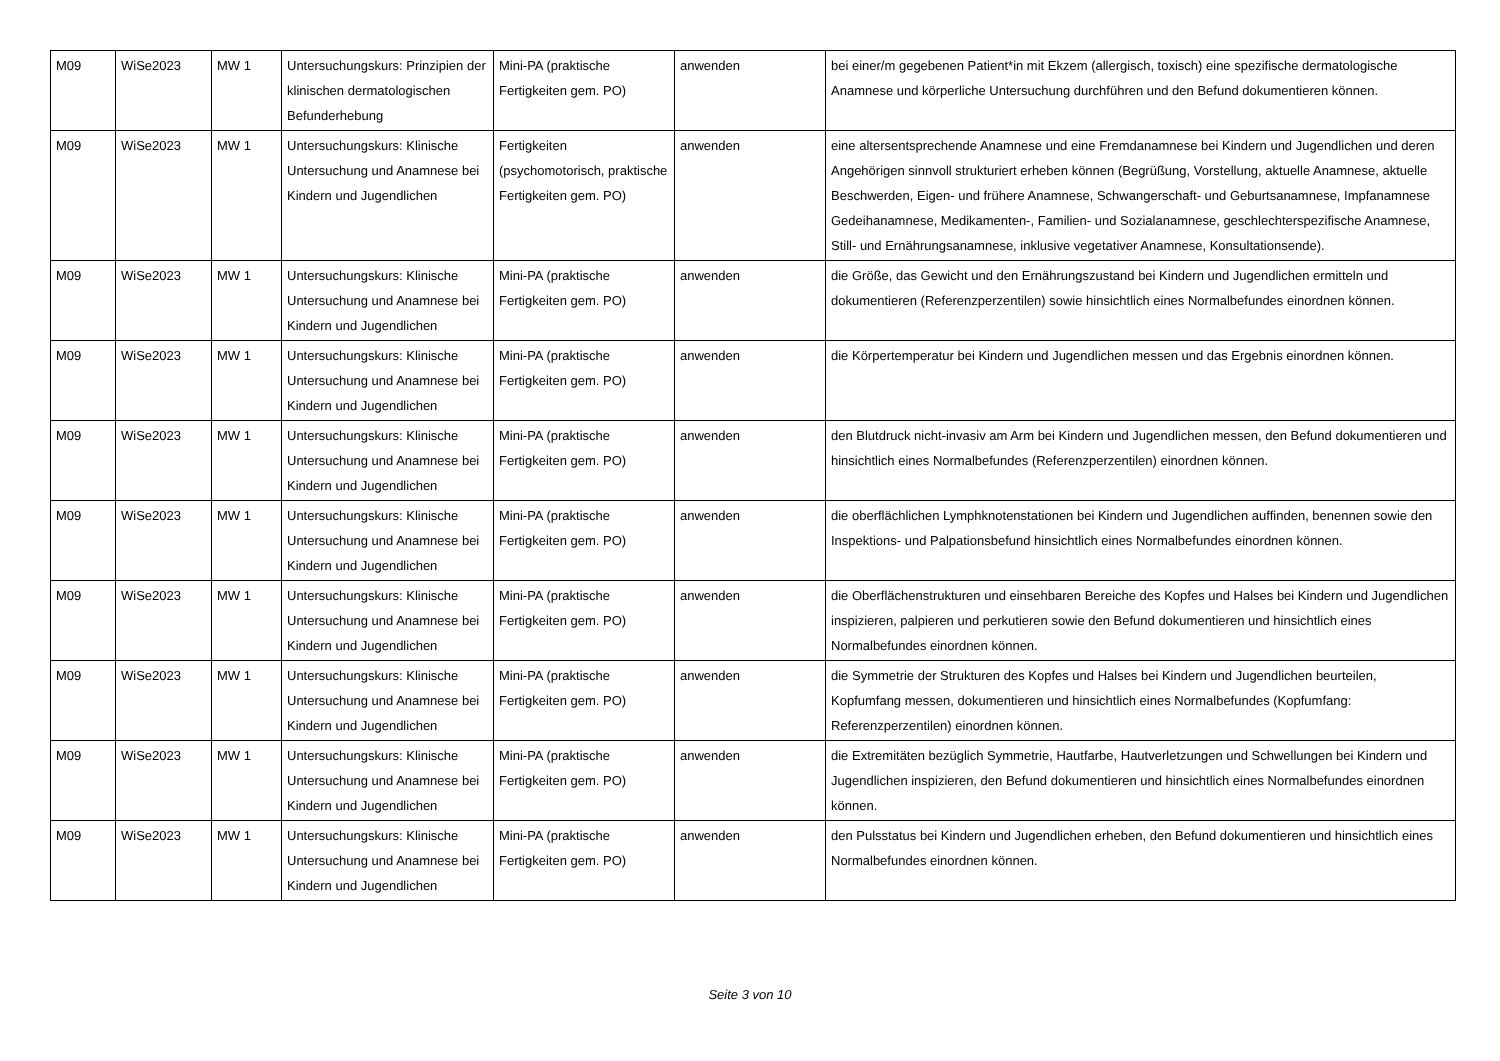| M09 | WiSe2023 | MW 1 | Untersuchungskurs: Prinzipien der klinischen dermatologischen Befunderhebung | Mini-PA (praktische Fertigkeiten gem. PO) | anwenden | bei einer/m gegebenen Patient*in mit Ekzem (allergisch, toxisch) eine spezifische dermatologische Anamnese und körperliche Untersuchung durchführen und den Befund dokumentieren können. |
| M09 | WiSe2023 | MW 1 | Untersuchungskurs: Klinische Untersuchung und Anamnese bei Kindern und Jugendlichen | Fertigkeiten (psychomotorisch, praktische Fertigkeiten gem. PO) | anwenden | eine altersentsprechende Anamnese und eine Fremdanamnese bei Kindern und Jugendlichen und deren Angehörigen sinnvoll strukturiert erheben können (Begrüßung, Vorstellung, aktuelle Anamnese, aktuelle Beschwerden, Eigen- und frühere Anamnese, Schwangerschaft- und Geburtsanamnese, Impfanamnese Gedeihanamnese, Medikamenten-, Familien- und Sozialanamnese, geschlechterspezifische Anamnese, Still- und Ernährungsanamnese, inklusive vegetativer Anamnese, Konsultationsende). |
| M09 | WiSe2023 | MW 1 | Untersuchungskurs: Klinische Untersuchung und Anamnese bei Kindern und Jugendlichen | Mini-PA (praktische Fertigkeiten gem. PO) | anwenden | die Größe, das Gewicht und den Ernährungszustand bei Kindern und Jugendlichen ermitteln und dokumentieren (Referenzperzentilen) sowie hinsichtlich eines Normalbefundes einordnen können. |
| M09 | WiSe2023 | MW 1 | Untersuchungskurs: Klinische Untersuchung und Anamnese bei Kindern und Jugendlichen | Mini-PA (praktische Fertigkeiten gem. PO) | anwenden | die Körpertemperatur bei Kindern und Jugendlichen messen und das Ergebnis einordnen können. |
| M09 | WiSe2023 | MW 1 | Untersuchungskurs: Klinische Untersuchung und Anamnese bei Kindern und Jugendlichen | Mini-PA (praktische Fertigkeiten gem. PO) | anwenden | den Blutdruck nicht-invasiv am Arm bei Kindern und Jugendlichen messen, den Befund dokumentieren und hinsichtlich eines Normalbefundes (Referenzperzentilen) einordnen können. |
| M09 | WiSe2023 | MW 1 | Untersuchungskurs: Klinische Untersuchung und Anamnese bei Kindern und Jugendlichen | Mini-PA (praktische Fertigkeiten gem. PO) | anwenden | die oberflächlichen Lymphknotenstationen bei Kindern und Jugendlichen auffinden, benennen sowie den Inspektions- und Palpationsbefund hinsichtlich eines Normalbefundes einordnen können. |
| M09 | WiSe2023 | MW 1 | Untersuchungskurs: Klinische Untersuchung und Anamnese bei Kindern und Jugendlichen | Mini-PA (praktische Fertigkeiten gem. PO) | anwenden | die Oberflächenstrukturen und einsehbaren Bereiche des Kopfes und Halses bei Kindern und Jugendlichen inspizieren, palpieren und perkutieren sowie den Befund dokumentieren und hinsichtlich eines Normalbefundes einordnen können. |
| M09 | WiSe2023 | MW 1 | Untersuchungskurs: Klinische Untersuchung und Anamnese bei Kindern und Jugendlichen | Mini-PA (praktische Fertigkeiten gem. PO) | anwenden | die Symmetrie der Strukturen des Kopfes und Halses bei Kindern und Jugendlichen beurteilen, Kopfumfang messen, dokumentieren und hinsichtlich eines Normalbefundes (Kopfumfang: Referenzperzentilen) einordnen können. |
| M09 | WiSe2023 | MW 1 | Untersuchungskurs: Klinische Untersuchung und Anamnese bei Kindern und Jugendlichen | Mini-PA (praktische Fertigkeiten gem. PO) | anwenden | die Extremitäten bezüglich Symmetrie, Hautfarbe, Hautverletzungen und Schwellungen bei Kindern und Jugendlichen inspizieren, den Befund dokumentieren und hinsichtlich eines Normalbefundes einordnen können. |
| M09 | WiSe2023 | MW 1 | Untersuchungskurs: Klinische Untersuchung und Anamnese bei Kindern und Jugendlichen | Mini-PA (praktische Fertigkeiten gem. PO) | anwenden | den Pulsstatus bei Kindern und Jugendlichen erheben, den Befund dokumentieren und hinsichtlich eines Normalbefundes einordnen können. |
Seite 3 von 10